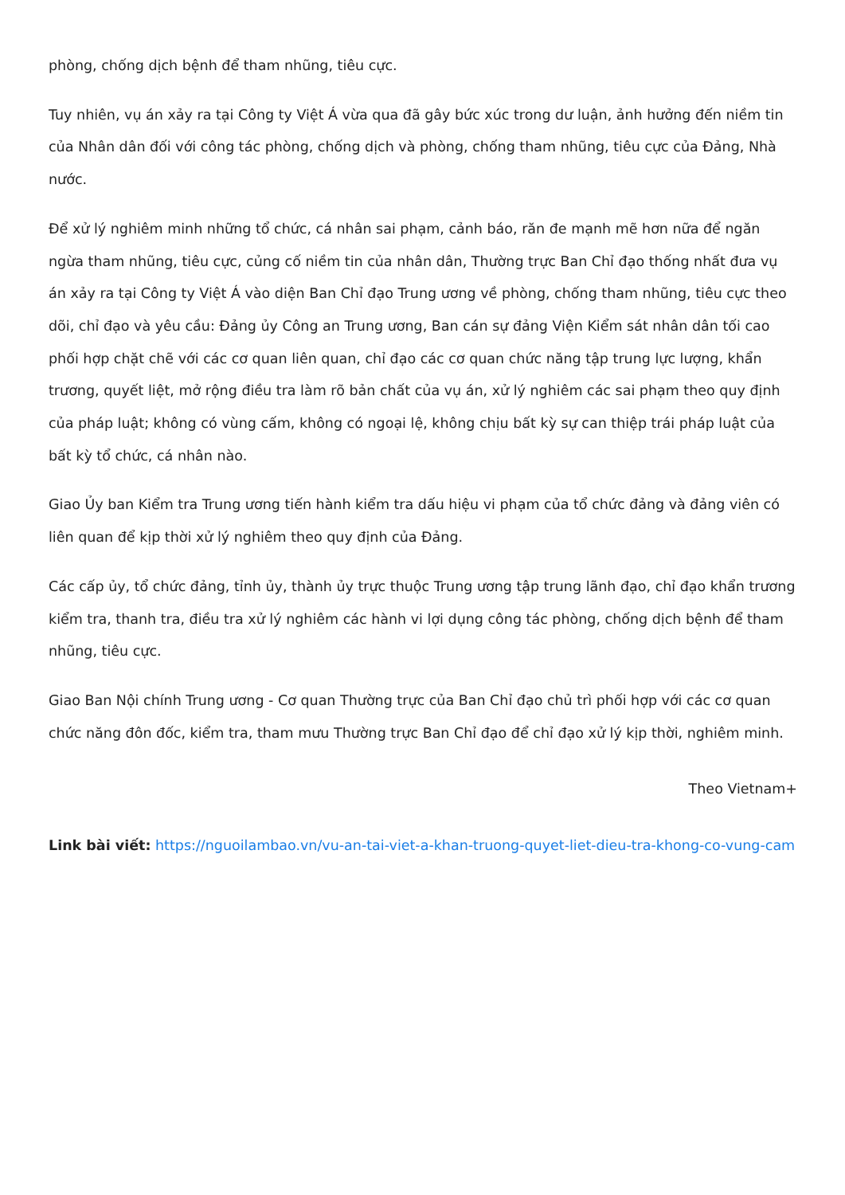phòng, chống dịch bệnh để tham nhũng, tiêu cực.
Tuy nhiên, vụ án xảy ra tại Công ty Việt Á vừa qua đã gây bức xúc trong dư luận, ảnh hưởng đến niềm tin của Nhân dân đối với công tác phòng, chống dịch và phòng, chống tham nhũng, tiêu cực của Đảng, Nhà nước.
Để xử lý nghiêm minh những tổ chức, cá nhân sai phạm, cảnh báo, răn đe mạnh mẽ hơn nữa để ngăn ngừa tham nhũng, tiêu cực, củng cố niềm tin của nhân dân, Thường trực Ban Chỉ đạo thống nhất đưa vụ án xảy ra tại Công ty Việt Á vào diện Ban Chỉ đạo Trung ương về phòng, chống tham nhũng, tiêu cực theo dõi, chỉ đạo và yêu cầu: Đảng ủy Công an Trung ương, Ban cán sự đảng Viện Kiểm sát nhân dân tối cao phối hợp chặt chẽ với các cơ quan liên quan, chỉ đạo các cơ quan chức năng tập trung lực lượng, khẩn trương, quyết liệt, mở rộng điều tra làm rõ bản chất của vụ án, xử lý nghiêm các sai phạm theo quy định của pháp luật; không có vùng cấm, không có ngoại lệ, không chịu bất kỳ sự can thiệp trái pháp luật của bất kỳ tổ chức, cá nhân nào.
Giao Ủy ban Kiểm tra Trung ương tiến hành kiểm tra dấu hiệu vi phạm của tổ chức đảng và đảng viên có liên quan để kịp thời xử lý nghiêm theo quy định của Đảng.
Các cấp ủy, tổ chức đảng, tỉnh ủy, thành ủy trực thuộc Trung ương tập trung lãnh đạo, chỉ đạo khẩn trương kiểm tra, thanh tra, điều tra xử lý nghiêm các hành vi lợi dụng công tác phòng, chống dịch bệnh để tham nhũng, tiêu cực.
Giao Ban Nội chính Trung ương - Cơ quan Thường trực của Ban Chỉ đạo chủ trì phối hợp với các cơ quan chức năng đôn đốc, kiểm tra, tham mưu Thường trực Ban Chỉ đạo để chỉ đạo xử lý kịp thời, nghiêm minh.
Theo Vietnam+
Link bài viết: https://nguoilambao.vn/vu-an-tai-viet-a-khan-truong-quyet-liet-dieu-tra-khong-co-vung-cam